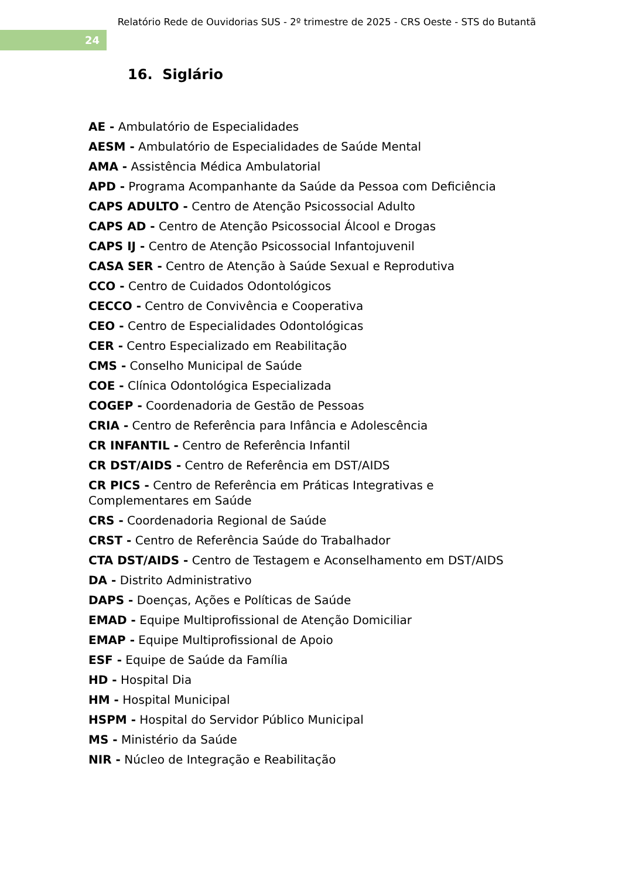Relatório Rede de Ouvidorias SUS - 2º trimestre de 2025 - CRS Oeste - STS do Butantã
24
16. Siglário
AE - Ambulatório de Especialidades
AESM - Ambulatório de Especialidades de Saúde Mental
AMA - Assistência Médica Ambulatorial
APD - Programa Acompanhante da Saúde da Pessoa com Deficiência
CAPS ADULTO - Centro de Atenção Psicossocial Adulto
CAPS AD - Centro de Atenção Psicossocial Álcool e Drogas
CAPS IJ - Centro de Atenção Psicossocial Infantojuvenil
CASA SER - Centro de Atenção à Saúde Sexual e Reprodutiva
CCO - Centro de Cuidados Odontológicos
CECCO - Centro de Convivência e Cooperativa
CEO - Centro de Especialidades Odontológicas
CER - Centro Especializado em Reabilitação
CMS - Conselho Municipal de Saúde
COE - Clínica Odontológica Especializada
COGEP - Coordenadoria de Gestão de Pessoas
CRIA - Centro de Referência para Infância e Adolescência
CR INFANTIL - Centro de Referência Infantil
CR DST/AIDS - Centro de Referência em DST/AIDS
CR PICS - Centro de Referência em Práticas Integrativas e Complementares em Saúde
CRS - Coordenadoria Regional de Saúde
CRST - Centro de Referência Saúde do Trabalhador
CTA DST/AIDS - Centro de Testagem e Aconselhamento em DST/AIDS
DA - Distrito Administrativo
DAPS - Doenças, Ações e Políticas de Saúde
EMAD - Equipe Multiprofissional de Atenção Domiciliar
EMAP - Equipe Multiprofissional de Apoio
ESF - Equipe de Saúde da Família
HD - Hospital Dia
HM - Hospital Municipal
HSPM - Hospital do Servidor Público Municipal
MS - Ministério da Saúde
NIR - Núcleo de Integração e Reabilitação